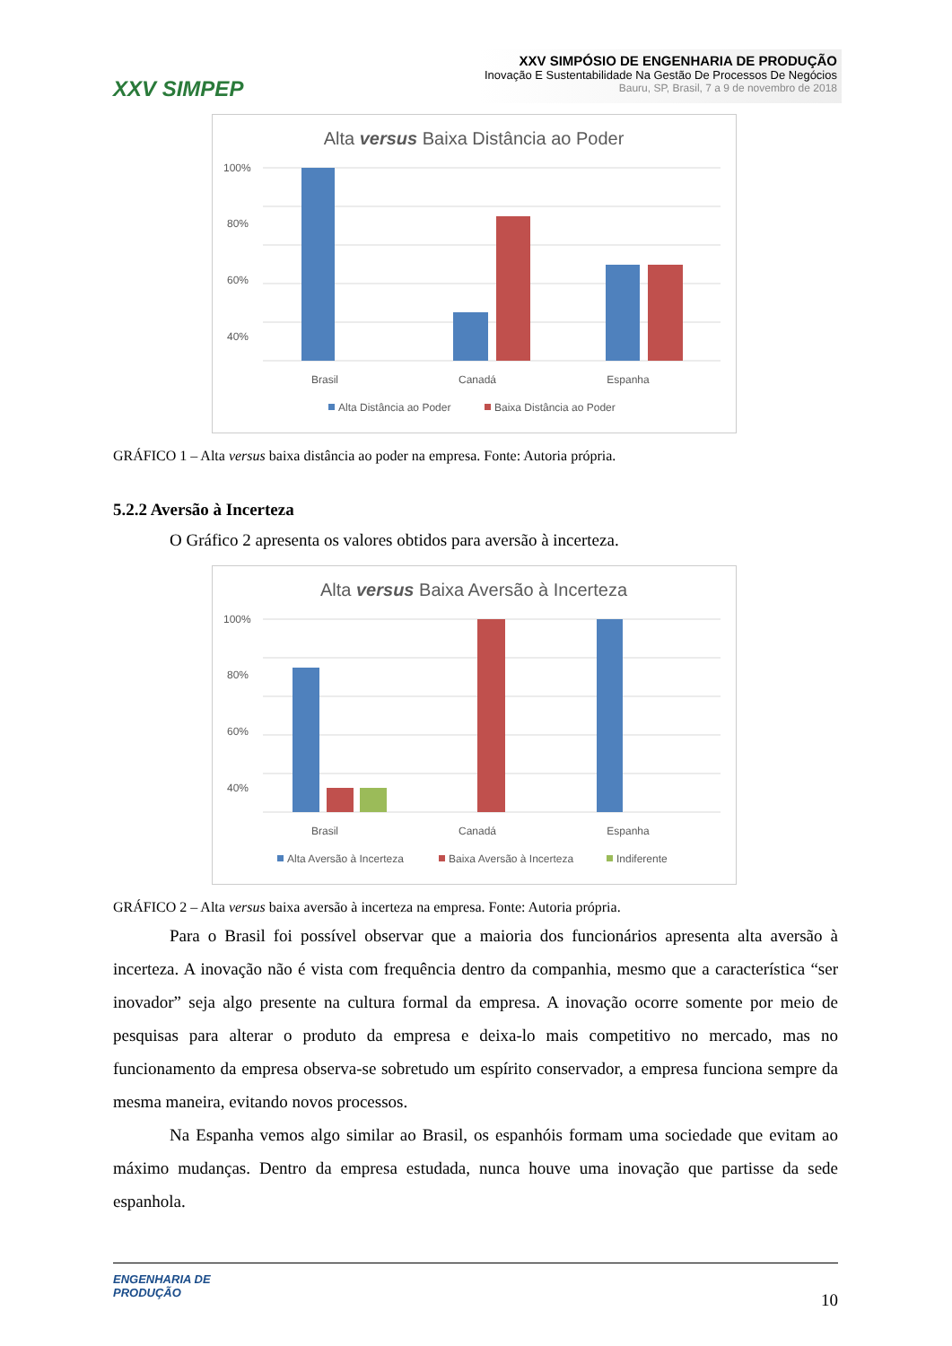XXV SIMPEP
XXV SIMPÓSIO DE ENGENHARIA DE PRODUÇÃO
Inovação E Sustentabilidade Na Gestão De Processos De Negócios
Bauru, SP, Brasil, 7 a 9 de novembro de 2018
Alta versus Baixa Distância ao Poder
100%
80%
60%
40%
Brasil
Canadá
Espanha
Alta Distância ao Poder
Baixa Distância ao Poder
GRÁFICO 1 – Alta versus baixa distância ao poder na empresa. Fonte: Autoria própria.
5.2.2 Aversão à Incerteza
O Gráfico 2 apresenta os valores obtidos para aversão à incerteza.
Alta versus Baixa Aversão à Incerteza
100%
80%
60%
40%
Brasil
Canadá
Espanha
Alta Aversão à Incerteza
Baixa Aversão à Incerteza
Indiferente
GRÁFICO 2 – Alta versus baixa aversão à incerteza na empresa. Fonte: Autoria própria.
Para o Brasil foi possível observar que a maioria dos funcionários apresenta alta aversão à incerteza. A inovação não é vista com frequência dentro da companhia, mesmo que a característica “ser inovador” seja algo presente na cultura formal da empresa. A inovação ocorre somente por meio de pesquisas para alterar o produto da empresa e deixa-lo mais competitivo no mercado, mas no funcionamento da empresa observa-se sobretudo um espírito conservador, a empresa funciona sempre da mesma maneira, evitando novos processos.
Na Espanha vemos algo similar ao Brasil, os espanhóis formam uma sociedade que evitam ao máximo mudanças. Dentro da empresa estudada, nunca houve uma inovação que partisse da sede espanhola.
ENGENHARIA DE
PRODUÇÃO
10